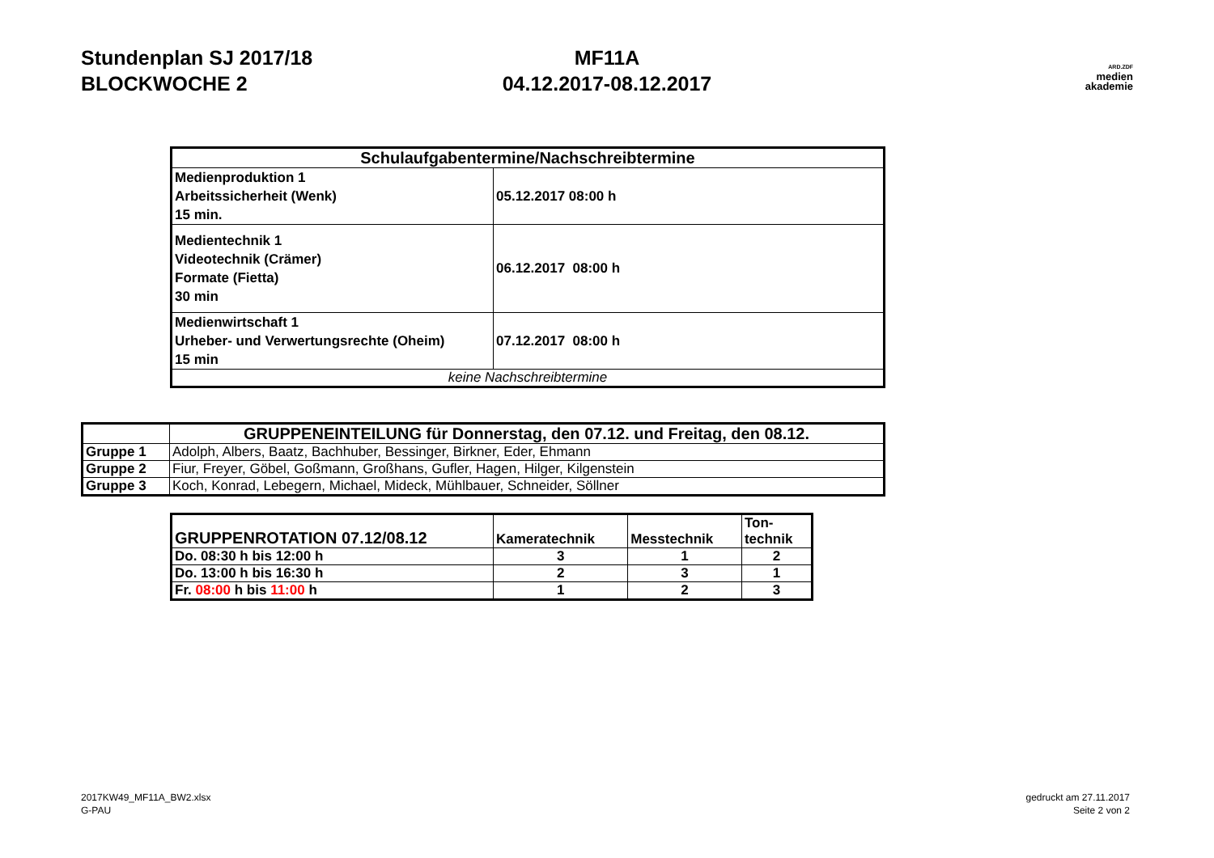Stundenplan SJ 2017/18
BLOCKWOCHE 2
MF11A
04.12.2017-08.12.2017
ARD.ZDF
medien
akademie
| Schulaufgabentermine/Nachschreibtermine | |
| --- | --- |
| Medienproduktion 1 Arbeitssicherheit (Wenk) 15 min. | 05.12.2017 08:00 h |
| Medientechnik 1 Videotechnik (Crämer) Formate (Fietta) 30 min | 06.12.2017 08:00 h |
| Medienwirtschaft 1 Urheber- und Verwertungsrechte (Oheim) 15 min | 07.12.2017 08:00 h |
| keine Nachschreibtermine | |
| | GRUPPENEINTEILUNG für Donnerstag, den 07.12. und Freitag, den 08.12. |
| --- | --- |
| Gruppe 1 | Adolph, Albers, Baatz, Bachhuber, Bessinger, Birkner, Eder, Ehmann |
| Gruppe 2 | Fiur, Freyer, Göbel, Goßmann, Großhans, Gufler, Hagen, Hilger, Kilgenstein |
| Gruppe 3 | Koch, Konrad, Lebegern, Michael, Mideck, Mühlbauer, Schneider, Söllner |
| GRUPPENROTATION 07.12/08.12 | Kameratechnik | Messtechnik | Ton- technik |
| Do. 08:30 h bis 12:00 h | 3 | 1 | 2 |
| Do. 13:00 h bis 16:30 h | 2 | 3 | 1 |
| Fr. 08:00 h bis 11:00 h | 1 | 2 | 3 |
2017KW49_MF11A_BW2.xlsx
G-PAU
gedruckt am 27.11.2017
Seite 2 von 2